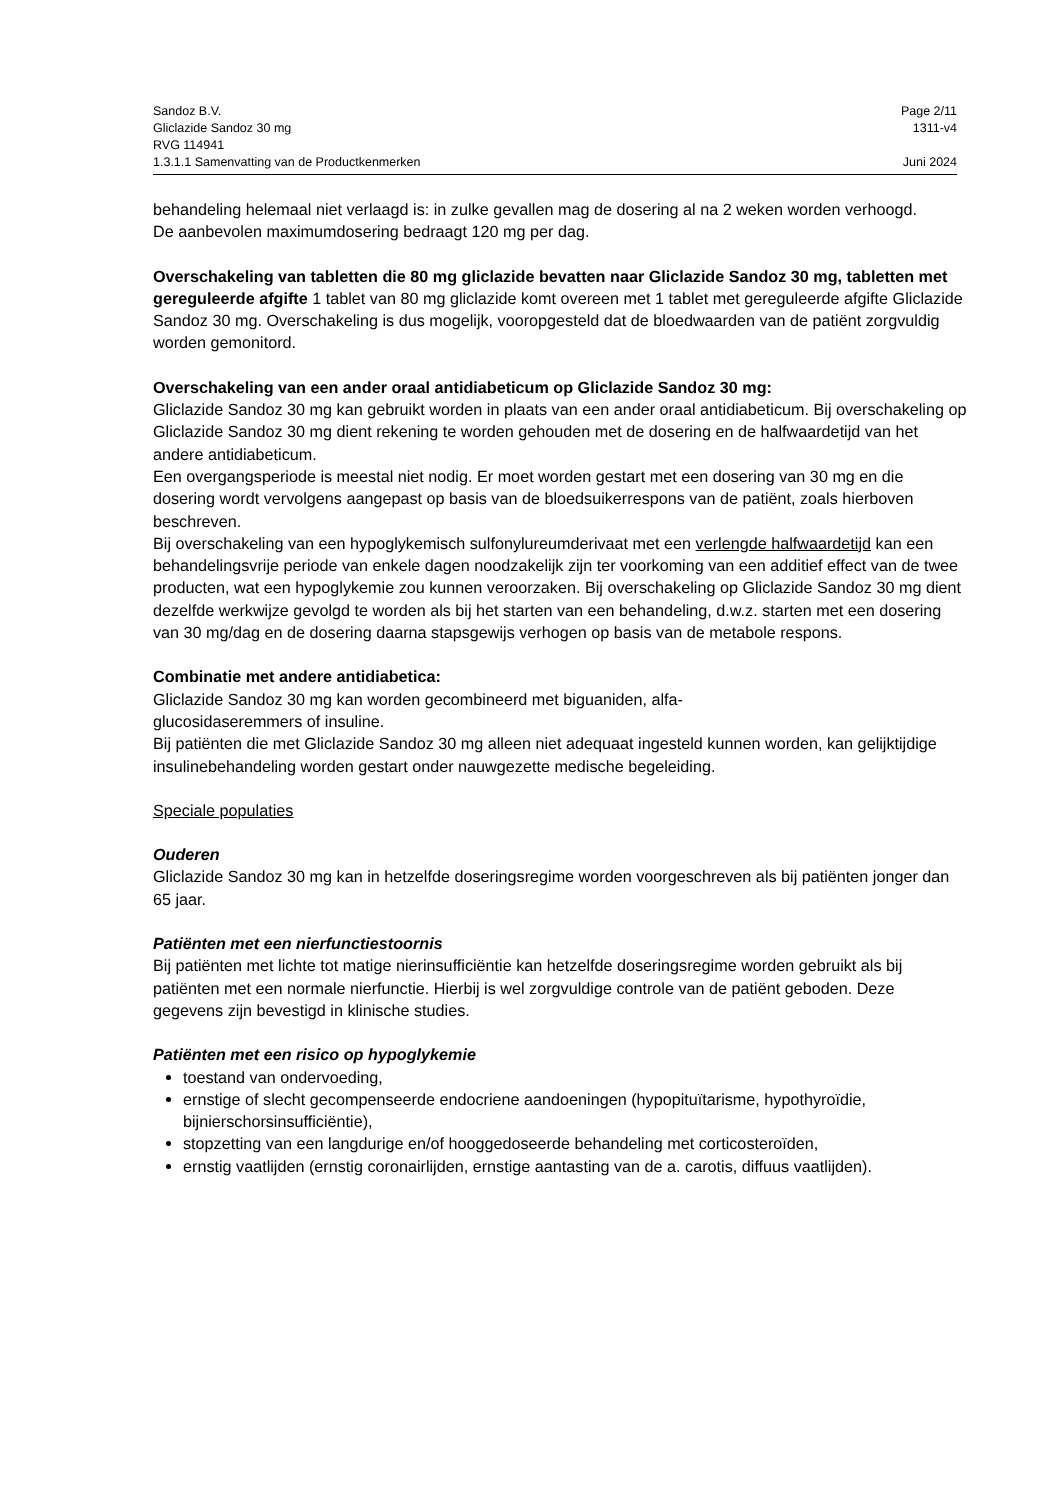Sandoz B.V. Page 2/11
Gliclazide Sandoz 30 mg 1311-v4
RVG 114941
1.3.1.1 Samenvatting van de Productkenmerken Juni 2024
behandeling helemaal niet verlaagd is: in zulke gevallen mag de dosering al na 2 weken worden verhoogd.
De aanbevolen maximumdosering bedraagt 120 mg per dag.
Overschakeling van tabletten die 80 mg gliclazide bevatten naar Gliclazide Sandoz 30 mg, tabletten met gereguleerde afgifte 1 tablet van 80 mg gliclazide komt overeen met 1 tablet met gereguleerde afgifte Gliclazide Sandoz 30 mg. Overschakeling is dus mogelijk, vooropgesteld dat de bloedwaarden van de patiënt zorgvuldig worden gemonitord.
Overschakeling van een ander oraal antidiabeticum op Gliclazide Sandoz 30 mg:
Gliclazide Sandoz 30 mg kan gebruikt worden in plaats van een ander oraal antidiabeticum. Bij overschakeling op Gliclazide Sandoz 30 mg dient rekening te worden gehouden met de dosering en de halfwaardetijd van het andere antidiabeticum.
Een overgangsperiode is meestal niet nodig. Er moet worden gestart met een dosering van 30 mg en die dosering wordt vervolgens aangepast op basis van de bloedsuikerrespons van de patiënt, zoals hierboven beschreven.
Bij overschakeling van een hypoglykemisch sulfonylureumderivaat met een verlengde halfwaardetijd kan een behandelingsvrije periode van enkele dagen noodzakelijk zijn ter voorkoming van een additief effect van de twee producten, wat een hypoglykemie zou kunnen veroorzaken. Bij overschakeling op Gliclazide Sandoz 30 mg dient dezelfde werkwijze gevolgd te worden als bij het starten van een behandeling, d.w.z. starten met een dosering van 30 mg/dag en de dosering daarna stapsgewijs verhogen op basis van de metabole respons.
Combinatie met andere antidiabetica:
Gliclazide Sandoz 30 mg kan worden gecombineerd met biguaniden, alfa-
glucosidaseremmers of insuline.
Bij patiënten die met Gliclazide Sandoz 30 mg alleen niet adequaat ingesteld kunnen worden, kan gelijktijdige insulinebehandeling worden gestart onder nauwgezette medische begeleiding.
Speciale populaties
Ouderen
Gliclazide Sandoz 30 mg kan in hetzelfde doseringsregime worden voorgeschreven als bij patiënten jonger dan 65 jaar.
Patiënten met een nierfunctiestoornis
Bij patiënten met lichte tot matige nierinsufficiëntie kan hetzelfde doseringsregime worden gebruikt als bij patiënten met een normale nierfunctie. Hierbij is wel zorgvuldige controle van de patiënt geboden. Deze gegevens zijn bevestigd in klinische studies.
Patiënten met een risico op hypoglykemie
toestand van ondervoeding,
ernstige of slecht gecompenseerde endocriene aandoeningen (hypopituïtarisme, hypothyroïdie, bijnierschorsinsufficiëntie),
stopzetting van een langdurige en/of hooggedoseerde behandeling met corticosteroïden,
ernstig vaatlijden (ernstig coronairlijden, ernstige aantasting van de a. carotis, diffuus vaatlijden).